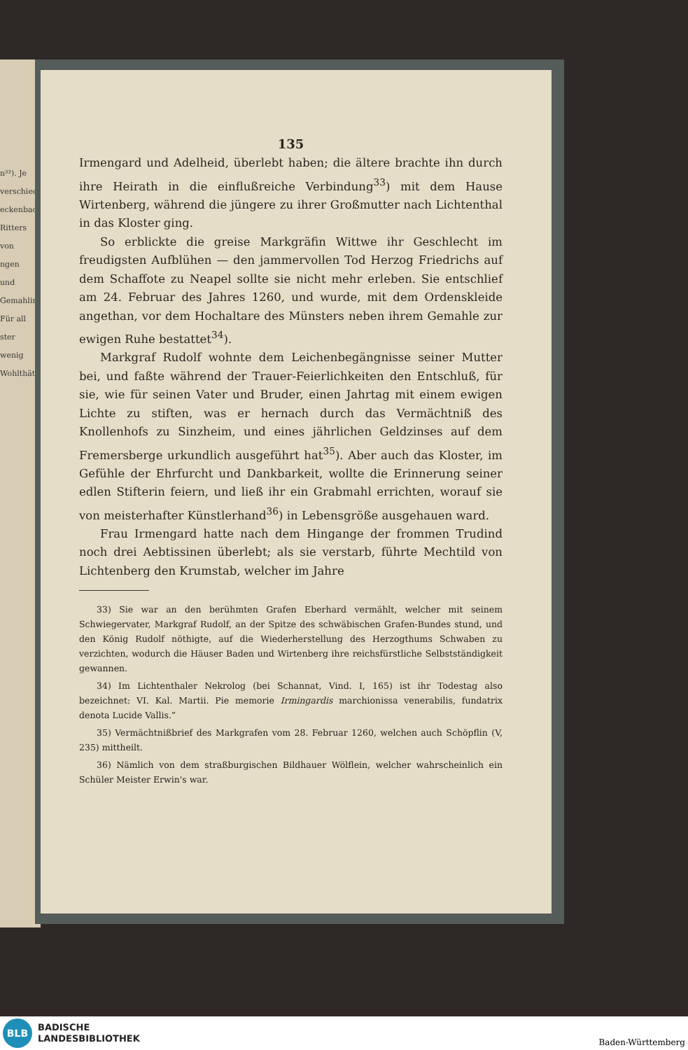n³³). Je
verschieden
eckenbach
Ritters von
ngen und
Gemahlin
Für all
ster wenig
Wohlthäter
135
Irmengard und Adelheid, überlebt haben; die ältere brachte ihn durch ihre Heirath in die einflußreiche Verbindung<sup>33</sup>) mit dem Hause Wirtenberg, während die jüngere zu ihrer Großmutter nach Lichtenthal in das Kloster ging.
So erblickte die greise Markgräfin Wittwe ihr Geschlecht im freudigsten Aufblühen — den jammervollen Tod Herzog Friedrichs auf dem Schaffote zu Neapel sollte sie nicht mehr erleben. Sie entschlief am 24. Februar des Jahres 1260, und wurde, mit dem Ordenskleide angethan, vor dem Hochaltare des Münsters neben ihrem Gemahle zur ewigen Ruhe bestattet<sup>34</sup>).
Markgraf Rudolf wohnte dem Leichenbegängnisse seiner Mutter bei, und faßte während der Trauer-Feierlichkeiten den Entschluß, für sie, wie für seinen Vater und Bruder, einen Jahrtag mit einem ewigen Lichte zu stiften, was er hernach durch das Vermächtniß des Knollenhofs zu Sinzheim, und eines jährlichen Geldzinses auf dem Fremersberge urkundlich ausgeführt hat<sup>35</sup>). Aber auch das Kloster, im Gefühle der Ehrfurcht und Dankbarkeit, wollte die Erinnerung seiner edlen Stifterin feiern, und ließ ihr ein Grabmahl errichten, worauf sie von meisterhafter Künstlerhand<sup>36</sup>) in Lebensgröße ausgehauen ward.
Frau Irmengard hatte nach dem Hingange der frommen Trudind noch drei Aebtissinen überlebt; als sie verstarb, führte Mechtild von Lichtenberg den Krumstab, welcher im Jahre
33) Sie war an den berühmten Grafen Eberhard vermählt, welcher mit seinem Schwiegervater, Markgraf Rudolf, an der Spitze des schwäbischen Grafen-Bundes stund, und den König Rudolf nöthigte, auf die Wiederherstellung des Herzogthums Schwaben zu verzichten, wodurch die Häuser Baden und Wirtenberg ihre reichsfürstliche Selbstständigkeit gewannen.
34) Im Lichtenthaler Nekrolog (bei Schannat, Vind. I, 165) ist ihr Todestag also bezeichnet: VI. Kal. Martii. Pie memorie Irmingardis marchionissa venerabilis, fundatrix denota Lucide Vallis.“
35) Vermächtnißbrief des Markgrafen vom 28. Februar 1260, welchen auch Schöpflin (V, 235) mittheilt.
36) Nämlich von dem straßburgischen Bildhauer Wölflein, welcher wahrscheinlich ein Schüler Meister Erwin's war.
BLB
BADISCHE
LANDESBIBLIOTHEK
Baden-Württemberg